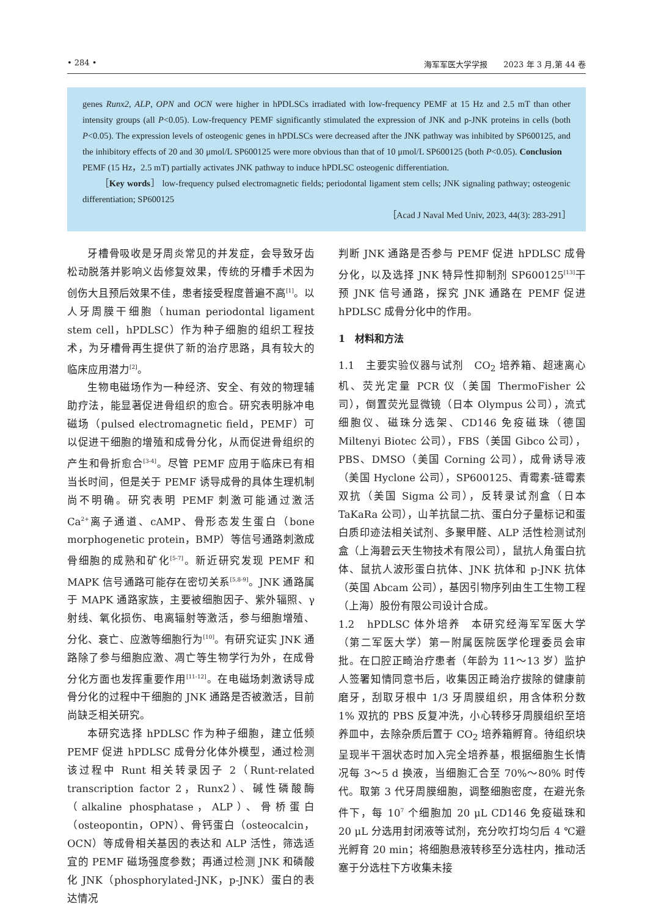• 284 • 海军军医大学学报　　2023 年 3 月,第 44 卷
genes Runx2, ALP, OPN and OCN were higher in hPDLSCs irradiated with low-frequency PEMF at 15 Hz and 2.5 mT than other intensity groups (all P<0.05). Low-frequency PEMF significantly stimulated the expression of JNK and p-JNK proteins in cells (both P<0.05). The expression levels of osteogenic genes in hPDLSCs were decreased after the JNK pathway was inhibited by SP600125, and the inhibitory effects of 20 and 30 μmol/L SP600125 were more obvious than that of 10 μmol/L SP600125 (both P<0.05). Conclusion　PEMF (15 Hz，2.5 mT) partially activates JNK pathway to induce hPDLSC osteogenic differentiation.
［Key words］ low-frequency pulsed electromagnetic fields; periodontal ligament stem cells; JNK signaling pathway; osteogenic differentiation; SP600125
［Acad J Naval Med Univ, 2023, 44(3): 283-291］
牙槽骨吸收是牙周炎常见的并发症，会导致牙齿松动脱落并影响义齿修复效果，传统的牙槽手术因为创伤大且预后效果不佳，患者接受程度普遍不高<sup>[1]</sup>。以人牙周膜干细胞（human periodontal ligament stem cell，hPDLSC）作为种子细胞的组织工程技术，为牙槽骨再生提供了新的治疗思路，具有较大的临床应用潜力<sup>[2]</sup>。
生物电磁场作为一种经济、安全、有效的物理辅助疗法，能显著促进骨组织的愈合。研究表明脉冲电磁场（pulsed electromagnetic field，PEMF）可以促进干细胞的增殖和成骨分化，从而促进骨组织的产生和骨折愈合<sup>[3-4]</sup>。尽管 PEMF 应用于临床已有相当长时间，但是关于 PEMF 诱导成骨的具体生理机制尚不明确。研究表明 PEMF 刺激可能通过激活 Ca<sup>2+</sup>离子通道、cAMP、骨形态发生蛋白（bone morphogenetic protein，BMP）等信号通路刺激成骨细胞的成熟和矿化<sup>[5-7]</sup>。新近研究发现 PEMF 和 MAPK 信号通路可能存在密切关系<sup>[5,8-9]</sup>。JNK 通路属于 MAPK 通路家族，主要被细胞因子、紫外辐照、γ 射线、氧化损伤、电离辐射等激活，参与细胞增殖、分化、衰亡、应激等细胞行为<sup>[10]</sup>。有研究证实 JNK 通路除了参与细胞应激、凋亡等生物学行为外，在成骨分化方面也发挥重要作用<sup>[11-12]</sup>。在电磁场刺激诱导成骨分化的过程中干细胞的 JNK 通路是否被激活，目前尚缺乏相关研究。
本研究选择 hPDLSC 作为种子细胞，建立低频 PEMF 促进 hPDLSC 成骨分化体外模型，通过检测该过程中 Runt 相关转录因子 2（Runt-related transcription factor 2，Runx2）、碱性磷酸酶（alkaline phosphatase，ALP）、骨桥蛋白（osteopontin，OPN）、骨钙蛋白（osteocalcin，OCN）等成骨相关基因的表达和 ALP 活性，筛选适宜的 PEMF 磁场强度参数；再通过检测 JNK 和磷酸化 JNK（phosphorylated-JNK，p-JNK）蛋白的表达情况
判断 JNK 通路是否参与 PEMF 促进 hPDLSC 成骨分化，以及选择 JNK 特异性抑制剂 SP600125<sup>[13]</sup>干预 JNK 信号通路，探究 JNK 通路在 PEMF 促进 hPDLSC 成骨分化中的作用。
1　材料和方法
1.1　主要实验仪器与试剂　CO<sub>2</sub> 培养箱、超速离心机、荧光定量 PCR 仪（美国 ThermoFisher 公司），倒置荧光显微镜（日本 Olympus 公司），流式细胞仪、磁珠分选架、CD146 免疫磁珠（德国 Miltenyi Biotec 公司），FBS（美国 Gibco 公司），PBS、DMSO（美国 Corning 公司），成骨诱导液（美国 Hyclone 公司），SP600125、青霉素-链霉素双抗（美国 Sigma 公司），反转录试剂盒（日本 TaKaRa 公司），山羊抗鼠二抗、蛋白分子量标记和蛋白质印迹法相关试剂、多聚甲醛、ALP 活性检测试剂盒（上海碧云天生物技术有限公司），鼠抗人角蛋白抗体、鼠抗人波形蛋白抗体、JNK 抗体和 p-JNK 抗体（英国 Abcam 公司），基因引物序列由生工生物工程（上海）股份有限公司设计合成。
1.2　hPDLSC 体外培养　本研究经海军军医大学（第二军医大学）第一附属医院医学伦理委员会审批。在口腔正畸治疗患者（年龄为 11～13 岁）监护人签署知情同意书后，收集因正畸治疗拔除的健康前磨牙，刮取牙根中 1/3 牙周膜组织，用含体积分数 1% 双抗的 PBS 反复冲洗，小心转移牙周膜组织至培养皿中，去除杂质后置于 CO<sub>2</sub> 培养箱孵育。待组织块呈现半干涸状态时加入完全培养基，根据细胞生长情况每 3～5 d 换液，当细胞汇合至 70%～80% 时传代。取第 3 代牙周膜细胞，调整细胞密度，在避光条件下，每 10<sup>7</sup> 个细胞加 20 μL CD146 免疫磁珠和 20 μL 分选用封闭液等试剂，充分吹打均匀后 4 ℃避光孵育 20 min；将细胞悬液转移至分选柱内，推动活塞于分选柱下方收集未接